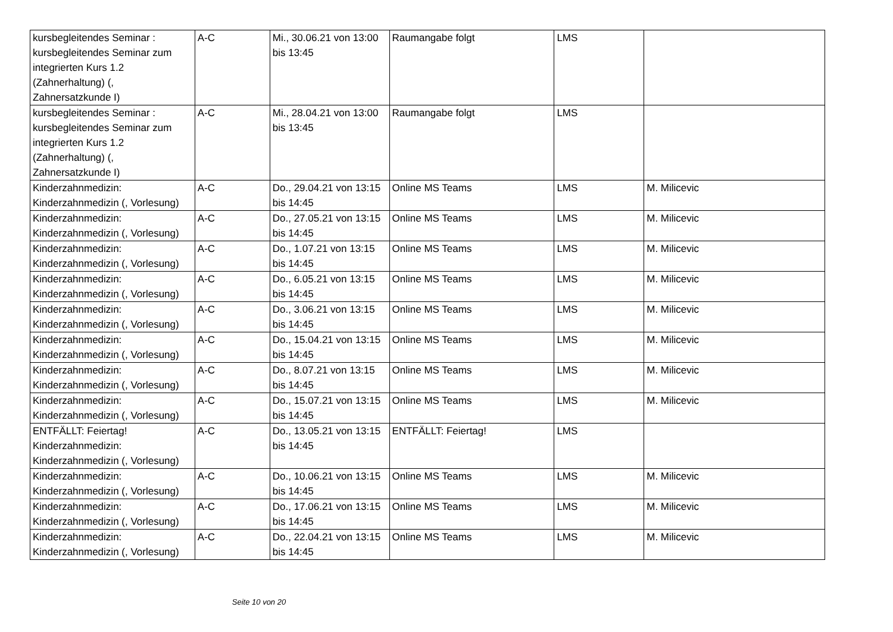| kursbegleitendes Seminar : kursbegleitendes Seminar zum integrierten Kurs 1.2 (Zahnerhaltung) (, Zahnersatzkunde I) | A-C | Mi., 30.06.21 von 13:00 bis 13:45 | Raumangabe folgt | LMS | |
| kursbegleitendes Seminar : kursbegleitendes Seminar zum integrierten Kurs 1.2 (Zahnerhaltung) (, Zahnersatzkunde I) | A-C | Mi., 28.04.21 von 13:00 bis 13:45 | Raumangabe folgt | LMS | |
| Kinderzahnmedizin: Kinderzahnmedizin (, Vorlesung) | A-C | Do., 29.04.21 von 13:15 bis 14:45 | Online MS Teams | LMS | M. Milicevic |
| Kinderzahnmedizin: Kinderzahnmedizin (, Vorlesung) | A-C | Do., 27.05.21 von 13:15 bis 14:45 | Online MS Teams | LMS | M. Milicevic |
| Kinderzahnmedizin: Kinderzahnmedizin (, Vorlesung) | A-C | Do., 1.07.21 von 13:15 bis 14:45 | Online MS Teams | LMS | M. Milicevic |
| Kinderzahnmedizin: Kinderzahnmedizin (, Vorlesung) | A-C | Do., 6.05.21 von 13:15 bis 14:45 | Online MS Teams | LMS | M. Milicevic |
| Kinderzahnmedizin: Kinderzahnmedizin (, Vorlesung) | A-C | Do., 3.06.21 von 13:15 bis 14:45 | Online MS Teams | LMS | M. Milicevic |
| Kinderzahnmedizin: Kinderzahnmedizin (, Vorlesung) | A-C | Do., 15.04.21 von 13:15 bis 14:45 | Online MS Teams | LMS | M. Milicevic |
| Kinderzahnmedizin: Kinderzahnmedizin (, Vorlesung) | A-C | Do., 8.07.21 von 13:15 bis 14:45 | Online MS Teams | LMS | M. Milicevic |
| Kinderzahnmedizin: Kinderzahnmedizin (, Vorlesung) | A-C | Do., 15.07.21 von 13:15 bis 14:45 | Online MS Teams | LMS | M. Milicevic |
| ENTFÄLLT: Feiertag! Kinderzahnmedizin: Kinderzahnmedizin (, Vorlesung) | A-C | Do., 13.05.21 von 13:15 bis 14:45 | ENTFÄLLT: Feiertag! | LMS | |
| Kinderzahnmedizin: Kinderzahnmedizin (, Vorlesung) | A-C | Do., 10.06.21 von 13:15 bis 14:45 | Online MS Teams | LMS | M. Milicevic |
| Kinderzahnmedizin: Kinderzahnmedizin (, Vorlesung) | A-C | Do., 17.06.21 von 13:15 bis 14:45 | Online MS Teams | LMS | M. Milicevic |
| Kinderzahnmedizin: Kinderzahnmedizin (, Vorlesung) | A-C | Do., 22.04.21 von 13:15 bis 14:45 | Online MS Teams | LMS | M. Milicevic |
Seite 10 von 20